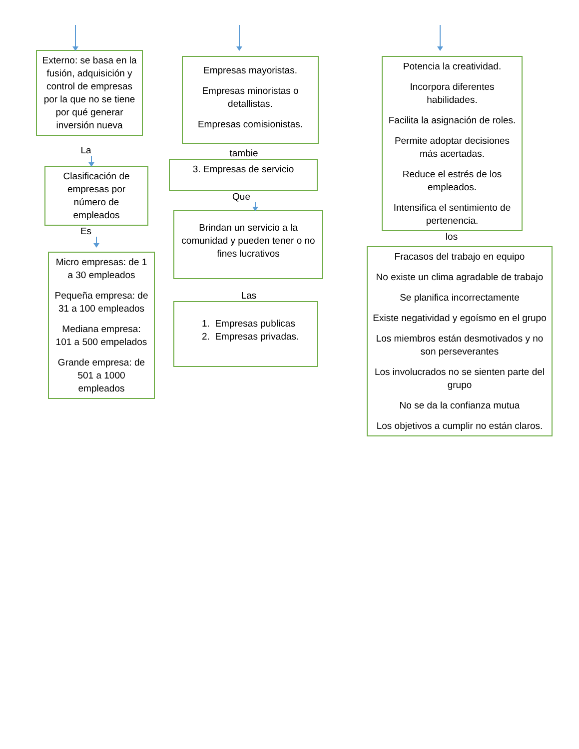Externo: se basa en la fusión, adquisición y control de empresas por la que no se tiene por qué generar inversión nueva
La
Clasificación de empresas por número de empleados
Es
Micro empresas: de 1 a 30 empleados
Pequeña empresa: de 31 a 100 empleados
Mediana empresa: 101 a 500 empelados
Grande empresa: de 501 a 1000 empleados
Empresas mayoristas.
Empresas minoristas o detallistas.
Empresas comisionistas.
tambie
3. Empresas de servicio
Que
Brindan un servicio a la comunidad y pueden tener o no fines lucrativos
Las
1. Empresas publicas
2. Empresas privadas.
Potencia la creatividad.
Incorpora diferentes habilidades.
Facilita la asignación de roles.
Permite adoptar decisiones más acertadas.
Reduce el estrés de los empleados.
Intensifica el sentimiento de pertenencia.
los
Fracasos del trabajo en equipo
No existe un clima agradable de trabajo
Se planifica incorrectamente
Existe negatividad y egoísmo en el grupo
Los miembros están desmotivados y no son perseverantes
Los involucrados no se sienten parte del grupo
No se da la confianza mutua
Los objetivos a cumplir no están claros.